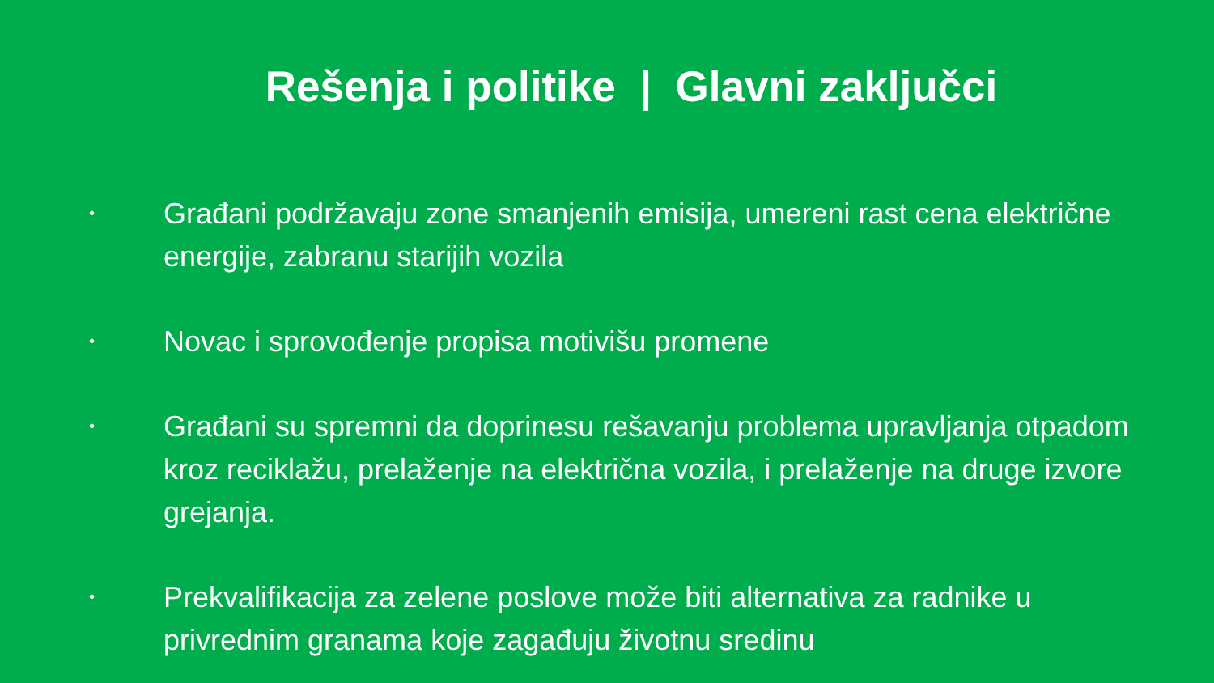Rešenja i politike | Glavni zaključci
•
Građani podržavaju zone smanjenih emisija, umereni rast cena električne energije, zabranu starijih vozila
•
Novac i sprovođenje propisa motivišu promene
•
Građani su spremni da doprinesu rešavanju problema upravljanja otpadom kroz reciklažu, prelaženje na električna vozila, i prelaženje na druge izvore grejanja.
•
Prekvalifikacija za zelene poslove može biti alternativa za radnike u privrednim granama koje zagađuju životnu sredinu